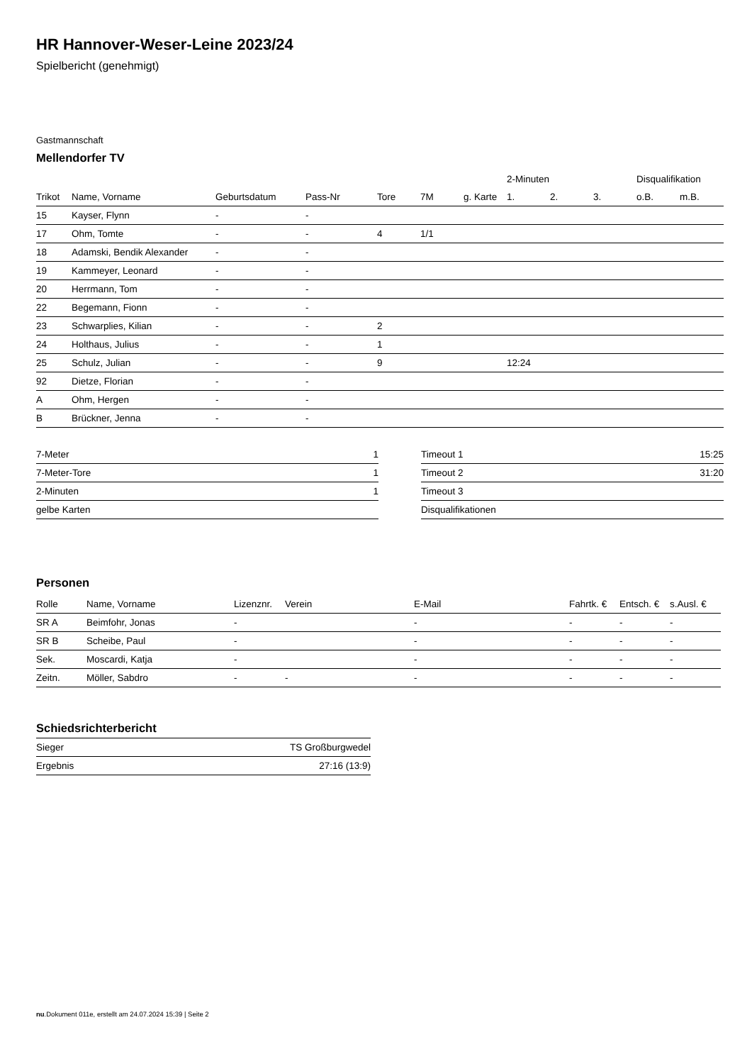HR Hannover-Weser-Leine 2023/24
Spielbericht (genehmigt)
Gastmannschaft
Mellendorfer TV
| | | | | | | | 2-Minuten | | | Disqualifikation | |
| --- | --- | --- | --- | --- | --- | --- | --- | --- | --- | --- | --- |
| Trikot | Name, Vorname | Geburtsdatum | Pass-Nr | Tore | 7M | g. Karte | 1. | 2. | 3. | o.B. | m.B. |
| 15 | Kayser, Flynn | - | - | | | | | | | | |
| 17 | Ohm, Tomte | - | - | 4 | 1/1 | | | | | | |
| 18 | Adamski, Bendik Alexander | - | - | | | | | | | | |
| 19 | Kammeyer, Leonard | - | - | | | | | | | | |
| 20 | Herrmann, Tom | - | - | | | | | | | | |
| 22 | Begemann, Fionn | - | - | | | | | | | | |
| 23 | Schwarplies, Kilian | - | - | 2 | | | | | | | |
| 24 | Holthaus, Julius | - | - | 1 | | | | | | | |
| 25 | Schulz, Julian | - | - | 9 | | | 12:24 | | | | |
| 92 | Dietze, Florian | - | - | | | | | | | | |
| A | Ohm, Hergen | - | - | | | | | | | | |
| B | Brückner, Jenna | - | - | | | | | | | | |
| 7-Meter | 1 |
| 7-Meter-Tore | 1 |
| 2-Minuten | 1 |
| gelbe Karten | |
| Timeout 1 | 15:25 |
| Timeout 2 | 31:20 |
| Timeout 3 | |
| Disqualifikationen | |
Personen
| Rolle | Name, Vorname | Lizenznr. | Verein | E-Mail | Fahrtk. € | Entsch. € | s.Ausl. € |
| --- | --- | --- | --- | --- | --- | --- | --- |
| SR A | Beimfohr, Jonas | - | | - | - | - | - |
| SR B | Scheibe, Paul | - | | - | - | - | - |
| Sek. | Moscardi, Katja | - | | - | - | - | - |
| Zeitn. | Möller, Sabdro | - | - | - | - | - | - |
Schiedsrichterbericht
| Sieger | TS Großburgwedel |
| Ergebnis | 27:16 (13:9) |
nu.Dokument 011e, erstellt am 24.07.2024 15:39 | Seite 2